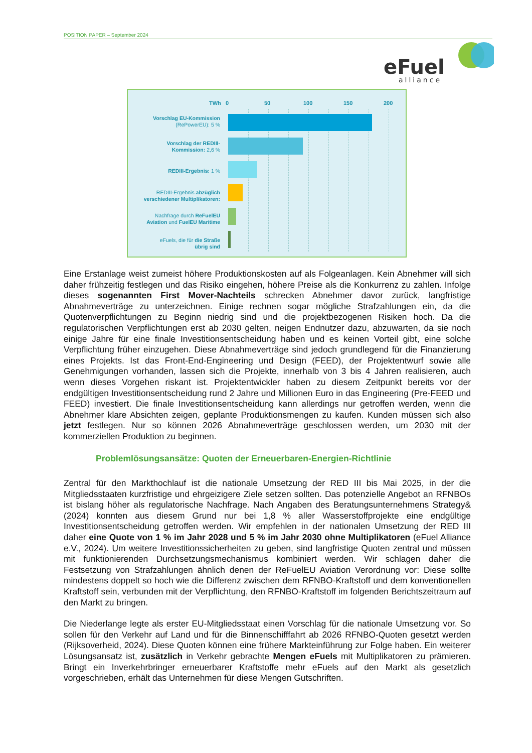POSITION PAPER – September 2024
eFuel
alliance
TWh 0 50 100 150 200
Vorschlag EU-Kommission
(RePowerEU): 5 %
Vorschlag der REDIII-
Kommission: 2,6 %
REDIII-Ergebnis: 1 %
REDIII-Ergebnis abzüglich
verschiedener Multiplikatoren:
Nachfrage durch ReFuelEU
Aviation und FuelEU Maritime
eFuels, die für die Straße
übrig sind
Eine Erstanlage weist zumeist höhere Produktionskosten auf als Folgeanlagen. Kein Abnehmer will sich daher frühzeitig festlegen und das Risiko eingehen, höhere Preise als die Konkurrenz zu zahlen. Infolge dieses sogenannten First Mover-Nachteils schrecken Abnehmer davor zurück, langfristige Abnahmeverträge zu unterzeichnen. Einige rechnen sogar mögliche Strafzahlungen ein, da die Quotenverpflichtungen zu Beginn niedrig sind und die projektbezogenen Risiken hoch. Da die regulatorischen Verpflichtungen erst ab 2030 gelten, neigen Endnutzer dazu, abzuwarten, da sie noch einige Jahre für eine finale Investitionsentscheidung haben und es keinen Vorteil gibt, eine solche Verpflichtung früher einzugehen. Diese Abnahmeverträge sind jedoch grundlegend für die Finanzierung eines Projekts. Ist das Front-End-Engineering und Design (FEED), der Projektentwurf sowie alle Genehmigungen vorhanden, lassen sich die Projekte, innerhalb von 3 bis 4 Jahren realisieren, auch wenn dieses Vorgehen riskant ist. Projektentwickler haben zu diesem Zeitpunkt bereits vor der endgültigen Investitionsentscheidung rund 2 Jahre und Millionen Euro in das Engineering (Pre-FEED und FEED) investiert. Die finale Investitionsentscheidung kann allerdings nur getroffen werden, wenn die Abnehmer klare Absichten zeigen, geplante Produktionsmengen zu kaufen. Kunden müssen sich also jetzt festlegen. Nur so können 2026 Abnahmeverträge geschlossen werden, um 2030 mit der kommerziellen Produktion zu beginnen.
Problemlösungsansätze: Quoten der Erneuerbaren-Energien-Richtlinie
Zentral für den Markthochlauf ist die nationale Umsetzung der RED III bis Mai 2025, in der die Mitgliedsstaaten kurzfristige und ehrgeizigere Ziele setzen sollten. Das potenzielle Angebot an RFNBOs ist bislang höher als regulatorische Nachfrage. Nach Angaben des Beratungsunternehmens Strategy& (2024) konnten aus diesem Grund nur bei 1,8 % aller Wasserstoffprojekte eine endgültige Investitionsentscheidung getroffen werden. Wir empfehlen in der nationalen Umsetzung der RED III daher eine Quote von 1 % im Jahr 2028 und 5 % im Jahr 2030 ohne Multiplikatoren (eFuel Alliance e.V., 2024). Um weitere Investitionssicherheiten zu geben, sind langfristige Quoten zentral und müssen mit funktionierenden Durchsetzungsmechanismus kombiniert werden. Wir schlagen daher die Festsetzung von Strafzahlungen ähnlich denen der ReFuelEU Aviation Verordnung vor: Diese sollte mindestens doppelt so hoch wie die Differenz zwischen dem RFNBO-Kraftstoff und dem konventionellen Kraftstoff sein, verbunden mit der Verpflichtung, den RFNBO-Kraftstoff im folgenden Berichtszeitraum auf den Markt zu bringen.
Die Niederlange legte als erster EU-Mitgliedsstaat einen Vorschlag für die nationale Umsetzung vor. So sollen für den Verkehr auf Land und für die Binnenschifffahrt ab 2026 RFNBO-Quoten gesetzt werden (Rijksoverheid, 2024). Diese Quoten können eine frühere Markteinführung zur Folge haben. Ein weiterer Lösungsansatz ist, zusätzlich in Verkehr gebrachte Mengen eFuels mit Multiplikatoren zu prämieren. Bringt ein Inverkehrbringer erneuerbarer Kraftstoffe mehr eFuels auf den Markt als gesetzlich vorgeschrieben, erhält das Unternehmen für diese Mengen Gutschriften.